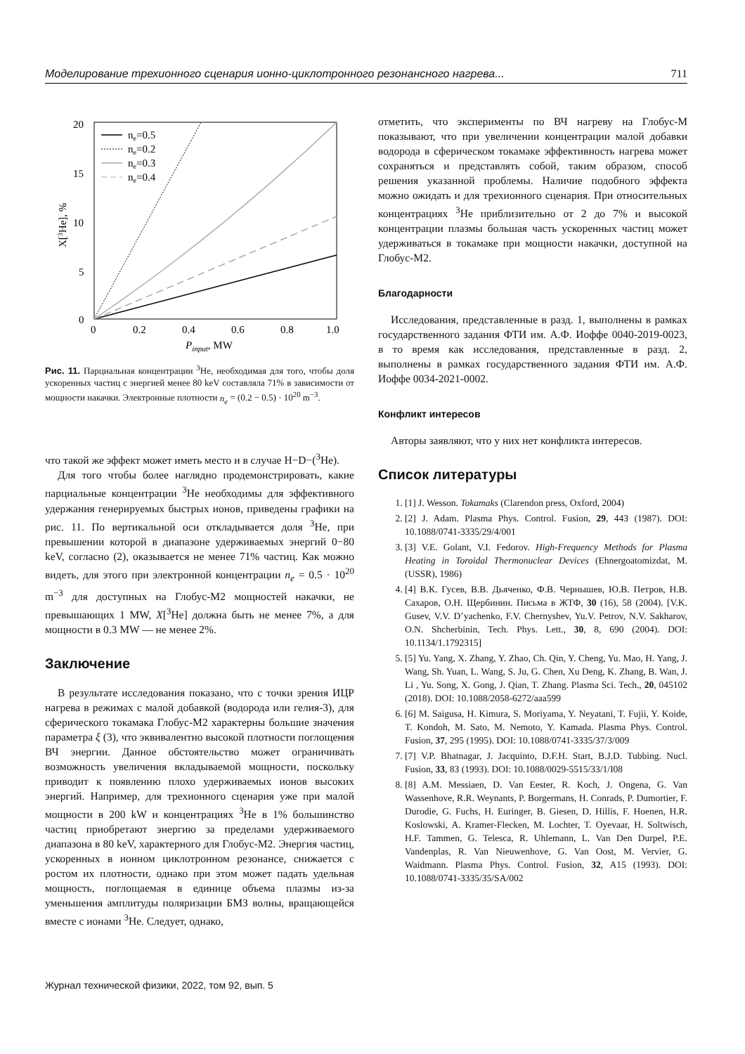Моделирование трехионного сценария ионно-циклотронного резонансного нагрева... 711
20
15
10
5
0
0
0.2
0.4
0.6
0.8
1.0
Pinput, MW
X[3He], %
ne=0.5
ne=0.2
ne=0.3
ne=0.4
Рис. 11. Парциальная концентрации <sup>3</sup>He, необходимая для того, чтобы доля ускоренных частиц с энергией менее 80 keV составляла 71% в зависимости от мощности накачки. Электронные плотности n<sub>e</sub> = (0.2 − 0.5) · 10<sup>20</sup> m<sup>−3</sup>.
что такой же эффект может иметь место и в случае H−D−(<sup>3</sup>He).
Для того чтобы более наглядно продемонстрировать, какие парциальные концентрации <sup>3</sup>He необходимы для эффективного удержания генерируемых быстрых ионов, приведены графики на рис. 11. По вертикальной оси откладывается доля <sup>3</sup>He, при превышении которой в диапазоне удерживаемых энергий 0−80 keV, согласно (2), оказывается не менее 71% частиц. Как можно видеть, для этого при электронной концентрации n<sub>e</sub> = 0.5 · 10<sup>20</sup> m<sup>−3</sup> для доступных на Глобус-М2 мощностей накачки, не превышающих 1 MW, X[<sup>3</sup>He] должна быть не менее 7%, а для мощности в 0.3 MW — не менее 2%.
Заключение
В результате исследования показано, что с точки зрения ИЦР нагрева в режимах с малой добавкой (водорода или гелия-3), для сферического токамака Глобус-М2 характерны большие значения параметра ξ (3), что эквивалентно высокой плотности поглощения ВЧ энергии. Данное обстоятельство может ограничивать возможность увеличения вкладываемой мощности, поскольку приводит к появлению плохо удерживаемых ионов высоких энергий. Например, для трехионного сценария уже при малой мощности в 200 kW и концентрациях <sup>3</sup>He в 1% большинство частиц приобретают энергию за пределами удерживаемого диапазона в 80 keV, характерного для Глобус-М2. Энергия частиц, ускоренных в ионном циклотронном резонансе, снижается с ростом их плотности, однако при этом может падать удельная мощность, поглощаемая в единице объема плазмы из-за уменьшения амплитуды поляризации БМЗ волны, вращающейся вместе с ионами <sup>3</sup>He. Следует, однако,
отметить, что эксперименты по ВЧ нагреву на Глобус-М показывают, что при увеличении концентрации малой добавки водорода в сферическом токамаке эффективность нагрева может сохраняться и представлять собой, таким образом, способ решения указанной проблемы. Наличие подобного эффекта можно ожидать и для трехионного сценария. При относительных концентрациях <sup>3</sup>He приблизительно от 2 до 7% и высокой концентрации плазмы большая часть ускоренных частиц может удерживаться в токамаке при мощности накачки, доступной на Глобус-М2.
Благодарности
Исследования, представленные в разд. 1, выполнены в рамках государственного задания ФТИ им. А.Ф. Иоффе 0040-2019-0023, в то время как исследования, представленные в разд. 2, выполнены в рамках государственного задания ФТИ им. А.Ф. Иоффе 0034-2021-0002.
Конфликт интересов
Авторы заявляют, что у них нет конфликта интересов.
Список литературы
1. [1] J. Wesson. Tokamaks (Clarendon press, Oxford, 2004)
2. [2] J. Adam. Plasma Phys. Control. Fusion, 29, 443 (1987). DOI: 10.1088/0741-3335/29/4/001
3. [3] V.E. Golant, V.I. Fedorov. High-Frequency Methods for Plasma Heating in Toroidal Thermonuclear Devices (Ehnergoatomizdat, M. (USSR), 1986)
4. [4] В.К. Гусев, В.В. Дьяченко, Ф.В. Чернышев, Ю.В. Петров, Н.В. Сахаров, О.Н. Щербинин. Письма в ЖТФ, 30 (16), 58 (2004). [V.K. Gusev, V.V. D’yachenko, F.V. Chernyshev, Yu.V. Petrov, N.V. Sakharov, O.N. Shcherbinin, Tech. Phys. Lett., 30, 8, 690 (2004). DOI: 10.1134/1.1792315]
5. [5] Yu. Yang, X. Zhang, Y. Zhao, Ch. Qin, Y. Cheng, Yu. Mao, H. Yang, J. Wang, Sh. Yuan, L. Wang, S. Ju, G. Chen, Xu Deng, K. Zhang, B. Wan, J. Li , Yu. Song, X. Gong, J. Qian, T. Zhang. Plasma Sci. Tech., 20, 045102 (2018). DOI: 10.1088/2058-6272/aaa599
6. [6] M. Saigusa, H. Kimura, S. Moriyama, Y. Neyatani, T. Fujii, Y. Koide, T. Kondoh, M. Sato, M. Nemoto, Y. Kamada. Plasma Phys. Control. Fusion, 37, 295 (1995). DOI: 10.1088/0741-3335/37/3/009
7. [7] V.P. Bhatnagar, J. Jacquinto, D.F.H. Start, B.J.D. Tubbing. Nucl. Fusion, 33, 83 (1993). DOI: 10.1088/0029-5515/33/1/I08
8. [8] A.M. Messiaen, D. Van Eester, R. Koch, J. Ongena, G. Van Wassenhove, R.R. Weynants, P. Borgermans, H. Conrads, P. Dumortier, F. Durodie, G. Fuchs, H. Euringer, B. Giesen, D. Hillis, F. Hoenen, H.R. Koslowski, A. Kramer-Flecken, M. Lochter, T. Oyevaar, H. Soltwisch, H.F. Tammen, G. Telesca, R. Uhlemann, L. Van Den Durpel, P.E. Vandenplas, R. Van Nieuwenhove, G. Van Oost, M. Vervier, G. Waidmann. Plasma Phys. Control. Fusion, 32, A15 (1993). DOI: 10.1088/0741-3335/35/SA/002
Журнал технической физики, 2022, том 92, вып. 5